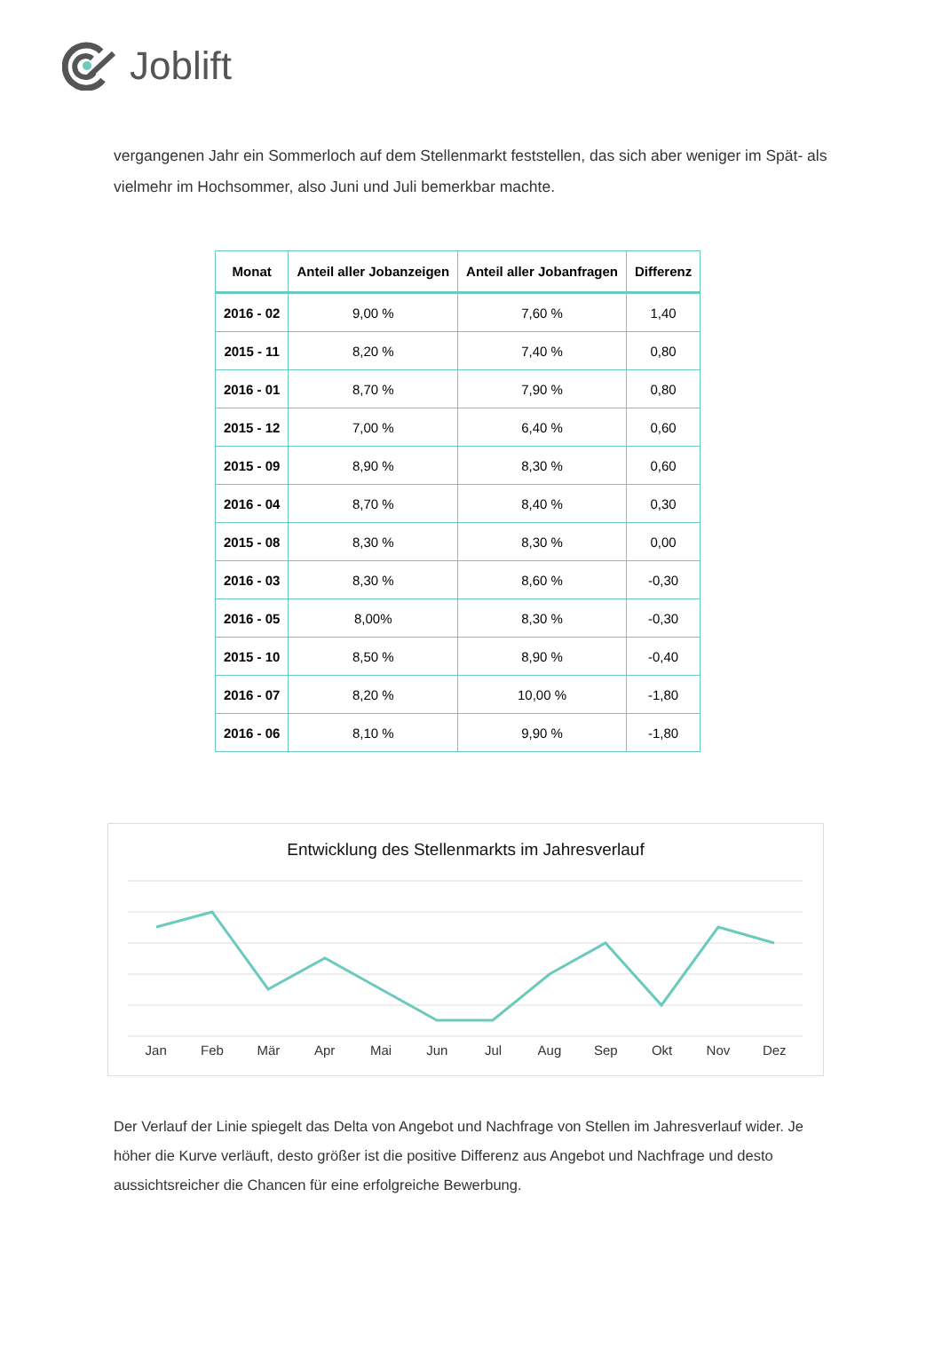Joblift
vergangenen Jahr ein Sommerloch auf dem Stellenmarkt feststellen, das sich aber weniger im Spät- als vielmehr im Hochsommer, also Juni und Juli bemerkbar machte.
| Monat | Anteil aller Jobanzeigen | Anteil aller Jobanfragen | Differenz |
| --- | --- | --- | --- |
| 2016 - 02 | 9,00 % | 7,60 % | 1,40 |
| 2015 - 11 | 8,20 % | 7,40 % | 0,80 |
| 2016 - 01 | 8,70 % | 7,90 % | 0,80 |
| 2015 - 12 | 7,00 % | 6,40 % | 0,60 |
| 2015 - 09 | 8,90 % | 8,30 % | 0,60 |
| 2016 - 04 | 8,70 % | 8,40 % | 0,30 |
| 2015 - 08 | 8,30 % | 8,30 % | 0,00 |
| 2016 - 03 | 8,30 % | 8,60 % | -0,30 |
| 2016 - 05 | 8,00% | 8,30 % | -0,30 |
| 2015 - 10 | 8,50 % | 8,90 % | -0,40 |
| 2016 - 07 | 8,20 % | 10,00 % | -1,80 |
| 2016 - 06 | 8,10 % | 9,90 % | -1,80 |
Entwicklung des Stellenmarkts im Jahresverlauf
Jan Feb Mär Apr Mai Jun Jul Aug Sep Okt Nov Dez
Der Verlauf der Linie spiegelt das Delta von Angebot und Nachfrage von Stellen im Jahresverlauf wider. Je höher die Kurve verläuft, desto größer ist die positive Differenz aus Angebot und Nachfrage und desto aussichtsreicher die Chancen für eine erfolgreiche Bewerbung.